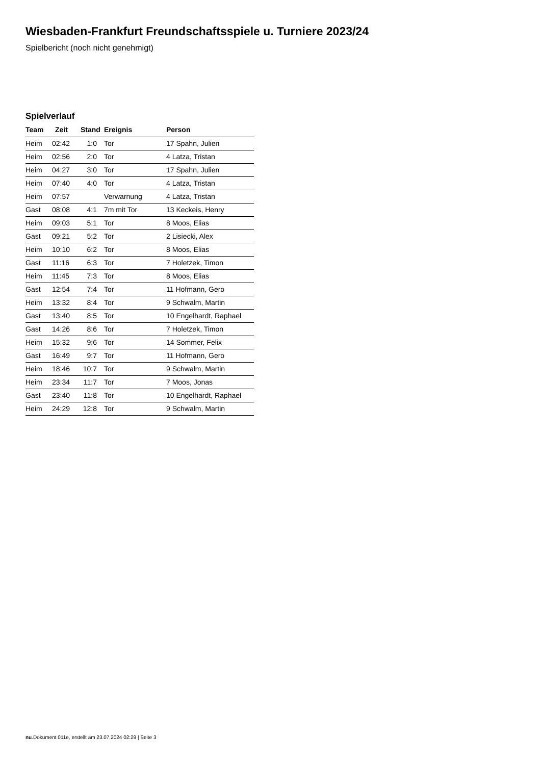Wiesbaden-Frankfurt Freundschaftsspiele u. Turniere 2023/24
Spielbericht (noch nicht genehmigt)
Spielverlauf
| Team | Zeit | Stand | Ereignis | Person |
| --- | --- | --- | --- | --- |
| Heim | 02:42 | 1:0 | Tor | 17 Spahn, Julien |
| Heim | 02:56 | 2:0 | Tor | 4 Latza, Tristan |
| Heim | 04:27 | 3:0 | Tor | 17 Spahn, Julien |
| Heim | 07:40 | 4:0 | Tor | 4 Latza, Tristan |
| Heim | 07:57 | | Verwarnung | 4 Latza, Tristan |
| Gast | 08:08 | 4:1 | 7m mit Tor | 13 Keckeis, Henry |
| Heim | 09:03 | 5:1 | Tor | 8 Moos, Elias |
| Gast | 09:21 | 5:2 | Tor | 2 Lisiecki, Alex |
| Heim | 10:10 | 6:2 | Tor | 8 Moos, Elias |
| Gast | 11:16 | 6:3 | Tor | 7 Holetzek, Timon |
| Heim | 11:45 | 7:3 | Tor | 8 Moos, Elias |
| Gast | 12:54 | 7:4 | Tor | 11 Hofmann, Gero |
| Heim | 13:32 | 8:4 | Tor | 9 Schwalm, Martin |
| Gast | 13:40 | 8:5 | Tor | 10 Engelhardt, Raphael |
| Gast | 14:26 | 8:6 | Tor | 7 Holetzek, Timon |
| Heim | 15:32 | 9:6 | Tor | 14 Sommer, Felix |
| Gast | 16:49 | 9:7 | Tor | 11 Hofmann, Gero |
| Heim | 18:46 | 10:7 | Tor | 9 Schwalm, Martin |
| Heim | 23:34 | 11:7 | Tor | 7 Moos, Jonas |
| Gast | 23:40 | 11:8 | Tor | 10 Engelhardt, Raphael |
| Heim | 24:29 | 12:8 | Tor | 9 Schwalm, Martin |
nu.Dokument 011e, erstellt am 23.07.2024 02:29 | Seite 3